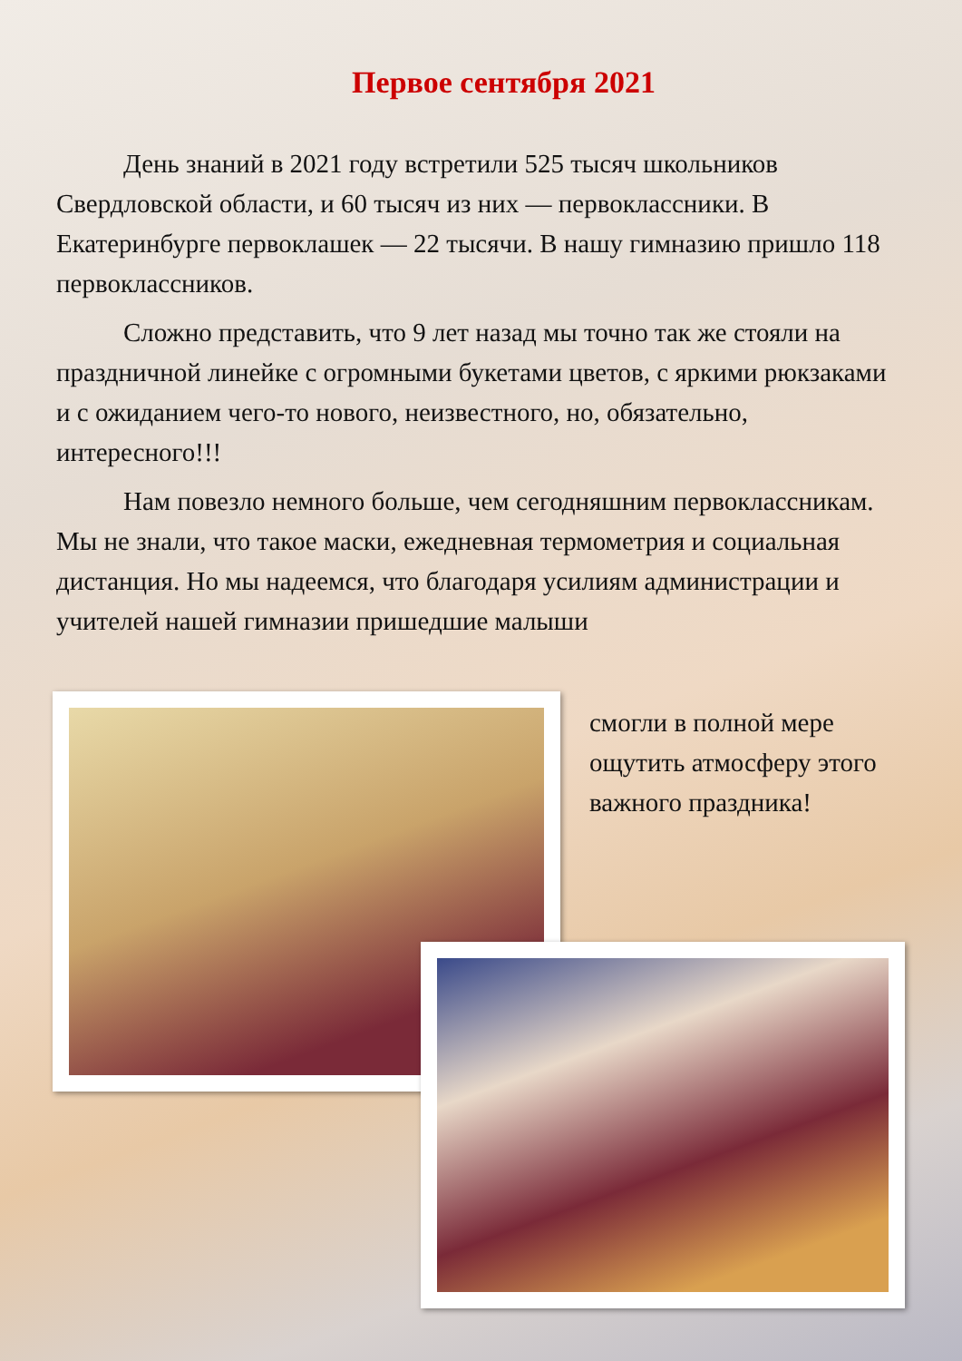Первое сентября 2021
День знаний в 2021 году встретили 525 тысяч школьников Свердловской области, и 60 тысяч из них — первоклассники. В Екатеринбурге первоклашек — 22 тысячи. В нашу гимназию пришло 118 первоклассников.
Сложно представить, что 9 лет назад мы точно так же стояли на праздничной линейке с огромными букетами цветов, с яркими рюкзаками и с ожиданием чего-то нового, неизвестного, но, обязательно, интересного!!!
Нам повезло немного больше, чем сегодняшним первоклассникам. Мы не знали, что такое маски, ежедневная термометрия и социальная дистанция. Но мы надеемся, что благодаря усилиям администрации и учителей нашей гимназии пришедшие малыши
смогли в полной мере ощутить атмосферу этого важного праздника!